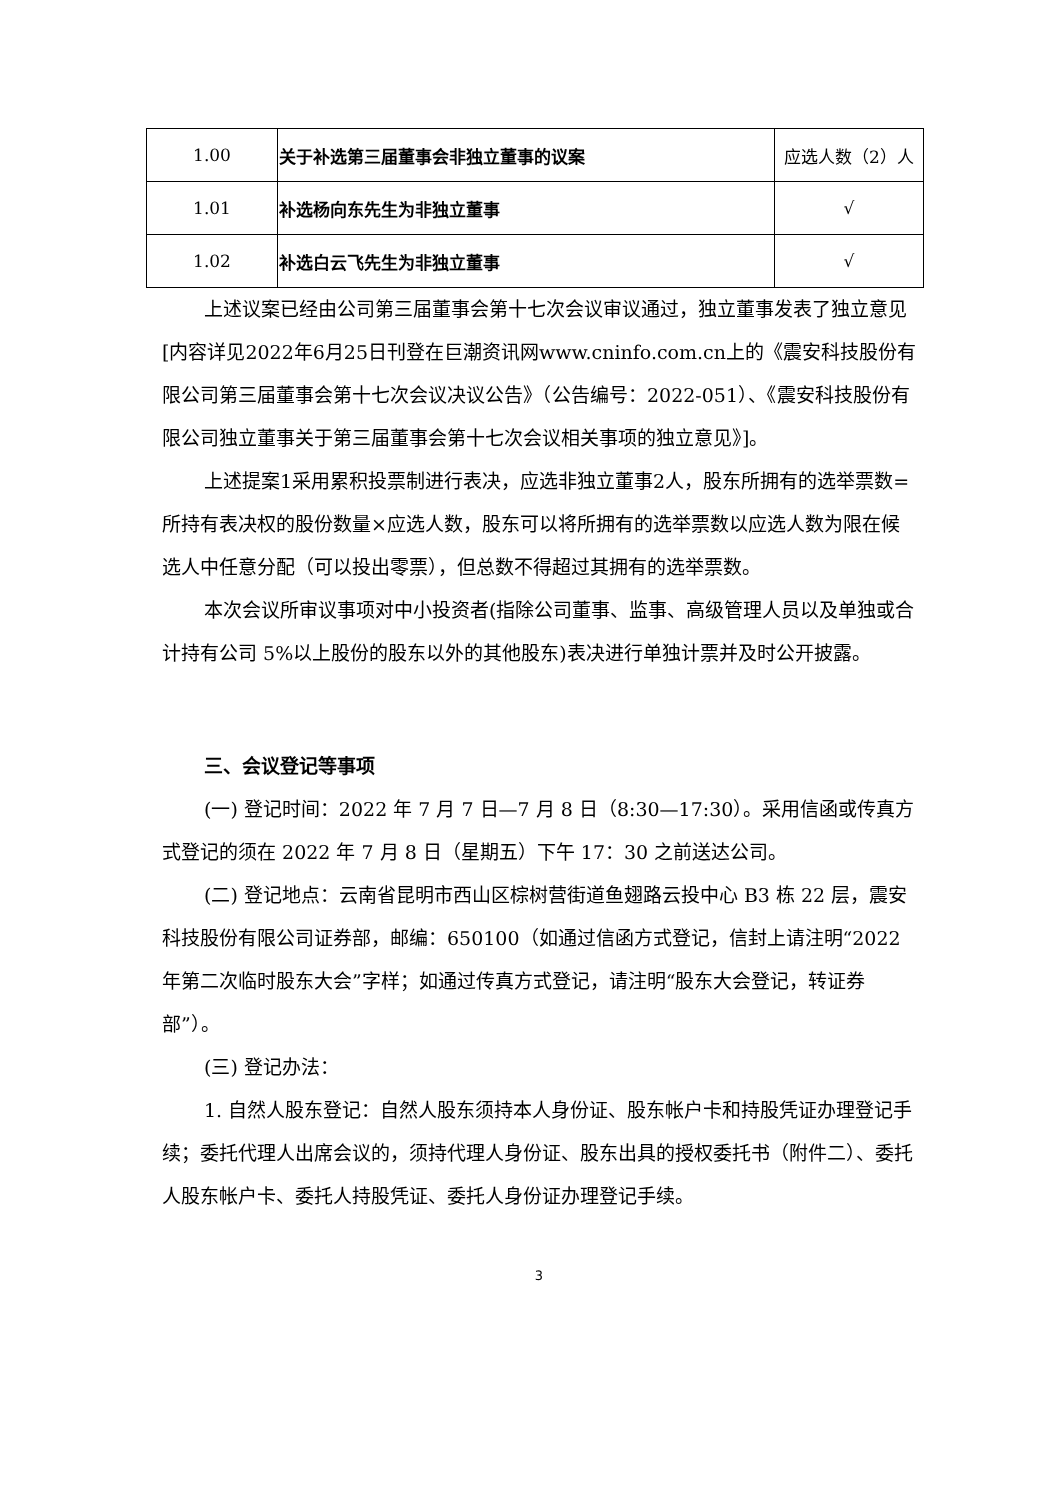| 1.00 | 关于补选第三届董事会非独立董事的议案 | 应选人数（2）人 |
| 1.01 | 补选杨向东先生为非独立董事 | √ |
| 1.02 | 补选白云飞先生为非独立董事 | √ |
上述议案已经由公司第三届董事会第十七次会议审议通过，独立董事发表了独立意见 [内容详见2022年6月25日刊登在巨潮资讯网www.cninfo.com.cn上的《震安科技股份有限公司第三届董事会第十七次会议决议公告》（公告编号：2022-051）、《震安科技股份有限公司独立董事关于第三届董事会第十七次会议相关事项的独立意见》]。
上述提案1采用累积投票制进行表决，应选非独立董事2人，股东所拥有的选举票数=所持有表决权的股份数量×应选人数，股东可以将所拥有的选举票数以应选人数为限在候选人中任意分配（可以投出零票），但总数不得超过其拥有的选举票数。
本次会议所审议事项对中小投资者(指除公司董事、监事、高级管理人员以及单独或合计持有公司 5%以上股份的股东以外的其他股东)表决进行单独计票并及时公开披露。
三、会议登记等事项
(一) 登记时间：2022 年 7 月 7 日—7 月 8 日（8:30—17:30）。采用信函或传真方式登记的须在 2022 年 7 月 8 日（星期五）下午 17：30 之前送达公司。
(二) 登记地点：云南省昆明市西山区棕树营街道鱼翅路云投中心 B3 栋 22 层，震安科技股份有限公司证券部，邮编：650100（如通过信函方式登记，信封上请注明“2022 年第二次临时股东大会”字样；如通过传真方式登记，请注明“股东大会登记，转证券部”）。
(三) 登记办法：
1. 自然人股东登记：自然人股东须持本人身份证、股东帐户卡和持股凭证办理登记手续；委托代理人出席会议的，须持代理人身份证、股东出具的授权委托书（附件二）、委托人股东帐户卡、委托人持股凭证、委托人身份证办理登记手续。
3